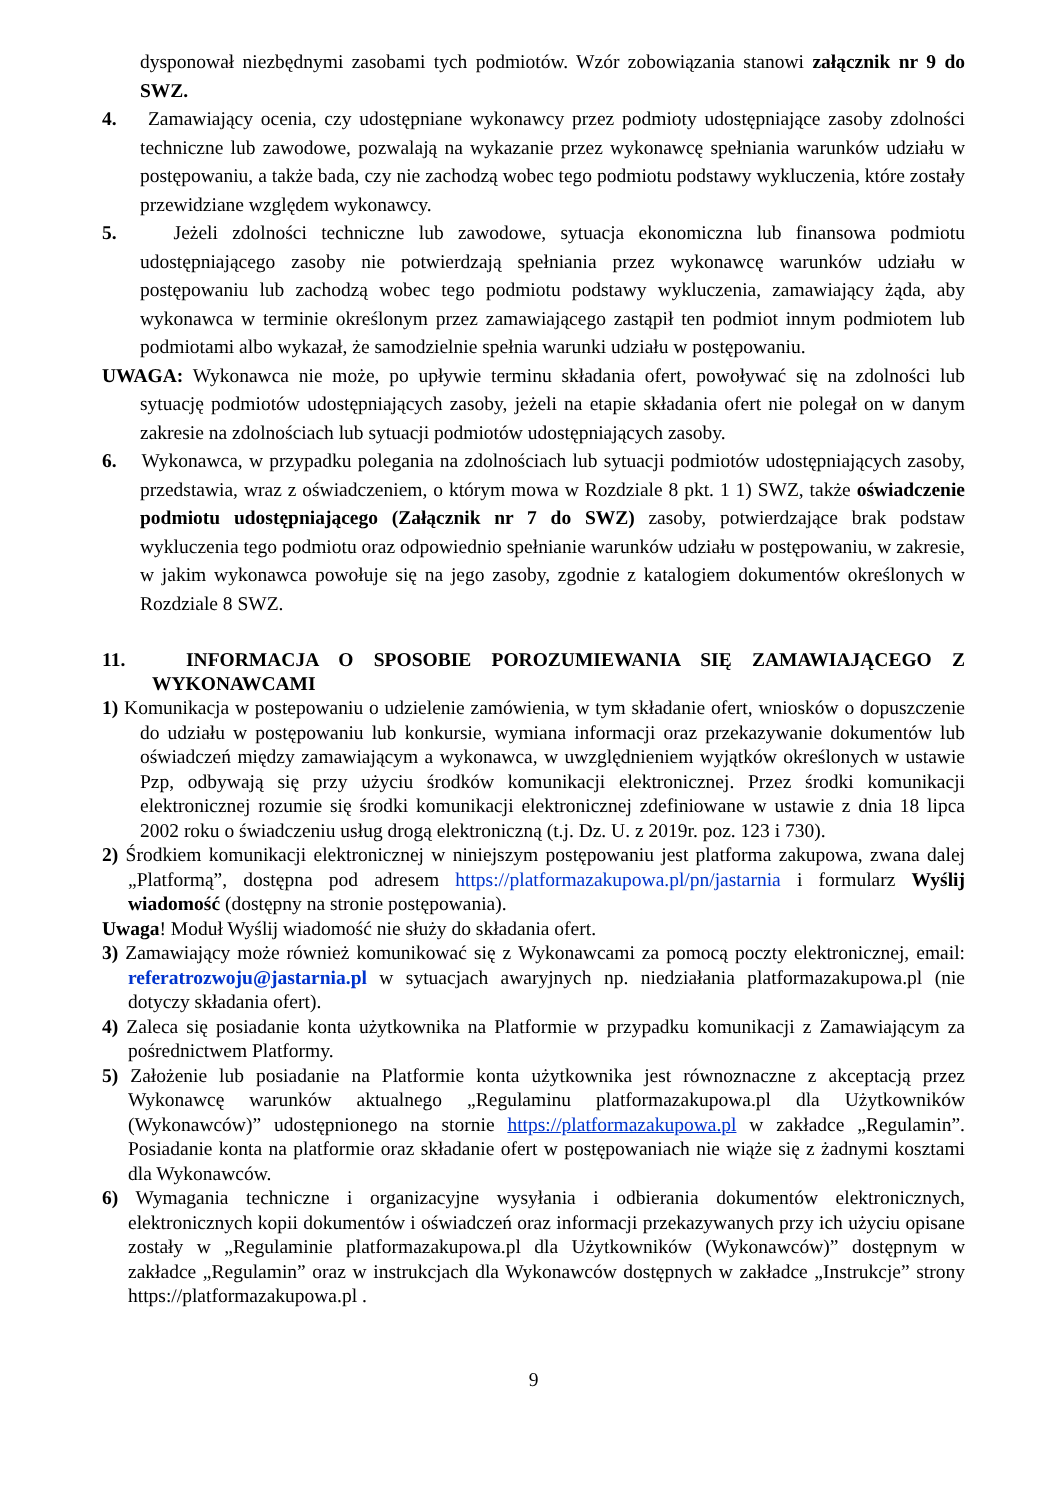dysponował niezbędnymi zasobami tych podmiotów. Wzór zobowiązania stanowi załącznik nr 9 do SWZ.
4. Zamawiający ocenia, czy udostępniane wykonawcy przez podmioty udostępniające zasoby zdolności techniczne lub zawodowe, pozwalają na wykazanie przez wykonawcę spełniania warunków udziału w postępowaniu, a także bada, czy nie zachodzą wobec tego podmiotu podstawy wykluczenia, które zostały przewidziane względem wykonawcy.
5. Jeżeli zdolności techniczne lub zawodowe, sytuacja ekonomiczna lub finansowa podmiotu udostępniającego zasoby nie potwierdzają spełniania przez wykonawcę warunków udziału w postępowaniu lub zachodzą wobec tego podmiotu podstawy wykluczenia, zamawiający żąda, aby wykonawca w terminie określonym przez zamawiającego zastąpił ten podmiot innym podmiotem lub podmiotami albo wykazał, że samodzielnie spełnia warunki udziału w postępowaniu.
UWAGA: Wykonawca nie może, po upływie terminu składania ofert, powoływać się na zdolności lub sytuację podmiotów udostępniających zasoby, jeżeli na etapie składania ofert nie polegał on w danym zakresie na zdolnościach lub sytuacji podmiotów udostępniających zasoby.
6. Wykonawca, w przypadku polegania na zdolnościach lub sytuacji podmiotów udostępniających zasoby, przedstawia, wraz z oświadczeniem, o którym mowa w Rozdziale 8 pkt. 1 1) SWZ, także oświadczenie podmiotu udostępniającego (Załącznik nr 7 do SWZ) zasoby, potwierdzające brak podstaw wykluczenia tego podmiotu oraz odpowiednio spełnianie warunków udziału w postępowaniu, w zakresie, w jakim wykonawca powołuje się na jego zasoby, zgodnie z katalogiem dokumentów określonych w Rozdziale 8 SWZ.
11. INFORMACJA O SPOSOBIE POROZUMIEWANIA SIĘ ZAMAWIAJĄCEGO Z WYKONAWCAMI
1) Komunikacja w postepowaniu o udzielenie zamówienia, w tym składanie ofert, wniosków o dopuszczenie do udziału w postępowaniu lub konkursie, wymiana informacji oraz przekazywanie dokumentów lub oświadczeń między zamawiającym a wykonawca, w uwzględnieniem wyjątków określonych w ustawie Pzp, odbywają się przy użyciu środków komunikacji elektronicznej. Przez środki komunikacji elektronicznej rozumie się środki komunikacji elektronicznej zdefiniowane w ustawie z dnia 18 lipca 2002 roku o świadczeniu usług drogą elektroniczną (t.j. Dz. U. z 2019r. poz. 123 i 730).
2) Środkiem komunikacji elektronicznej w niniejszym postępowaniu jest platforma zakupowa, zwana dalej „Platformą”, dostępna pod adresem https://platformazakupowa.pl/pn/jastarnia i formularz Wyślij wiadomość (dostępny na stronie postępowania).
Uwaga! Moduł Wyślij wiadomość nie służy do składania ofert.
3) Zamawiający może również komunikować się z Wykonawcami za pomocą poczty elektronicznej, email: referatrozwoju@jastarnia.pl w sytuacjach awaryjnych np. niedziałania platformazakupowa.pl (nie dotyczy składania ofert).
4) Zaleca się posiadanie konta użytkownika na Platformie w przypadku komunikacji z Zamawiającym za pośrednictwem Platformy.
5) Założenie lub posiadanie na Platformie konta użytkownika jest równoznaczne z akceptacją przez Wykonawcę warunków aktualnego „Regulaminu platformazakupowa.pl dla Użytkowników (Wykonawców)” udostępnionego na stornie https://platformazakupowa.pl w zakładce „Regulamin”. Posiadanie konta na platformie oraz składanie ofert w postępowaniach nie wiąże się z żadnymi kosztami dla Wykonawców.
6) Wymagania techniczne i organizacyjne wysyłania i odbierania dokumentów elektronicznych, elektronicznych kopii dokumentów i oświadczeń oraz informacji przekazywanych przy ich użyciu opisane zostały w „Regulaminie platformazakupowa.pl dla Użytkowników (Wykonawców)” dostępnym w zakładce „Regulamin” oraz w instrukcjach dla Wykonawców dostępnych w zakładce „Instrukcje” strony https://platformazakupowa.pl .
9